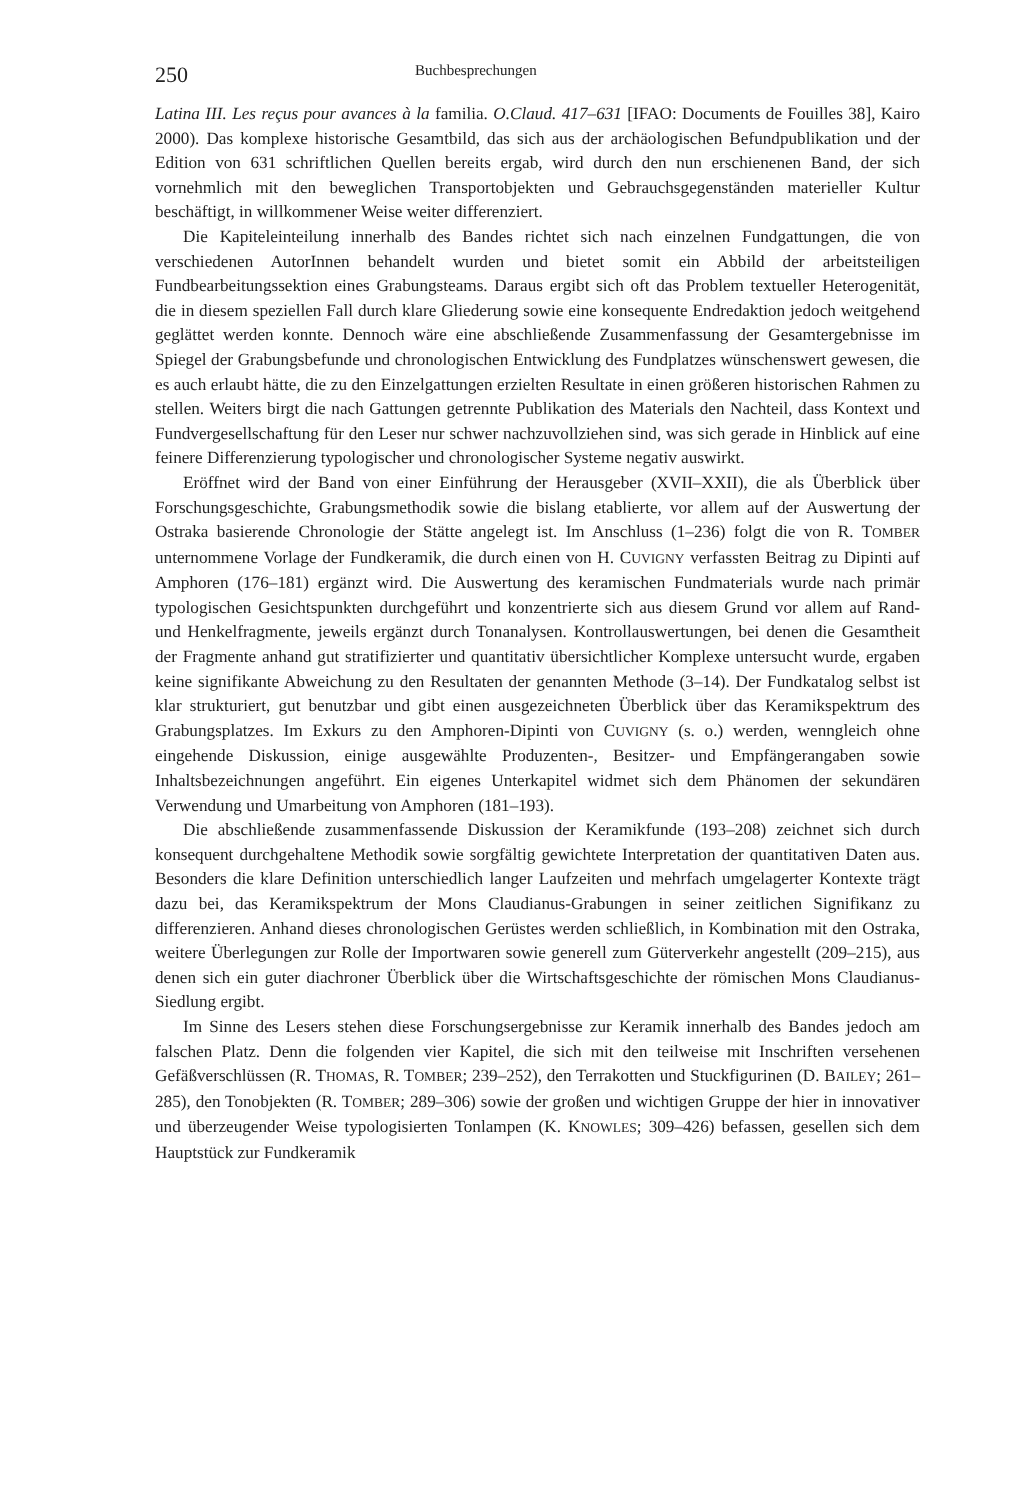250 Buchbesprechungen
Latina III. Les reçus pour avances à la familia. O.Claud. 417–631 [IFAO: Documents de Fouilles 38], Kairo 2000). Das komplexe historische Gesamtbild, das sich aus der archäologischen Befundpublikation und der Edition von 631 schriftlichen Quellen bereits ergab, wird durch den nun erschienenen Band, der sich vornehmlich mit den beweglichen Transportobjekten und Gebrauchsgegenständen materieller Kultur beschäftigt, in willkommener Weise weiter differenziert.
Die Kapiteleinteilung innerhalb des Bandes richtet sich nach einzelnen Fundgattungen, die von verschiedenen AutorInnen behandelt wurden und bietet somit ein Abbild der arbeitsteiligen Fundbearbeitungssektion eines Grabungsteams. Daraus ergibt sich oft das Problem textueller Heterogenität, die in diesem speziellen Fall durch klare Gliederung sowie eine konsequente Endredaktion jedoch weitgehend geglättet werden konnte. Dennoch wäre eine abschließende Zusammenfassung der Gesamtergebnisse im Spiegel der Grabungsbefunde und chronologischen Entwicklung des Fundplatzes wünschenswert gewesen, die es auch erlaubt hätte, die zu den Einzelgattungen erzielten Resultate in einen größeren historischen Rahmen zu stellen. Weiters birgt die nach Gattungen getrennte Publikation des Materials den Nachteil, dass Kontext und Fundvergesellschaftung für den Leser nur schwer nachzuvollziehen sind, was sich gerade in Hinblick auf eine feinere Differenzierung typologischer und chronologischer Systeme negativ auswirkt.
Eröffnet wird der Band von einer Einführung der Herausgeber (XVII–XXII), die als Überblick über Forschungsgeschichte, Grabungsmethodik sowie die bislang etablierte, vor allem auf der Auswertung der Ostraka basierende Chronologie der Stätte angelegt ist. Im Anschluss (1–236) folgt die von R. TOMBER unternommene Vorlage der Fundkeramik, die durch einen von H. CUVIGNY verfassten Beitrag zu Dipinti auf Amphoren (176–181) ergänzt wird. Die Auswertung des keramischen Fundmaterials wurde nach primär typologischen Gesichtspunkten durchgeführt und konzentrierte sich aus diesem Grund vor allem auf Rand- und Henkelfragmente, jeweils ergänzt durch Tonanalysen. Kontrollauswertungen, bei denen die Gesamtheit der Fragmente anhand gut stratifizierter und quantitativ übersichtlicher Komplexe untersucht wurde, ergaben keine signifikante Abweichung zu den Resultaten der genannten Methode (3–14). Der Fundkatalog selbst ist klar strukturiert, gut benutzbar und gibt einen ausgezeichneten Überblick über das Keramikspektrum des Grabungsplatzes. Im Exkurs zu den Amphoren-Dipinti von CUVIGNY (s. o.) werden, wenngleich ohne eingehende Diskussion, einige ausgewählte Produzenten-, Besitzer- und Empfängerangaben sowie Inhaltsbezeichnungen angeführt. Ein eigenes Unterkapitel widmet sich dem Phänomen der sekundären Verwendung und Umarbeitung von Amphoren (181–193).
Die abschließende zusammenfassende Diskussion der Keramikfunde (193–208) zeichnet sich durch konsequent durchgehaltene Methodik sowie sorgfältig gewichtete Interpretation der quantitativen Daten aus. Besonders die klare Definition unterschiedlich langer Laufzeiten und mehrfach umgelagerter Kontexte trägt dazu bei, das Keramikspektrum der Mons Claudianus-Grabungen in seiner zeitlichen Signifikanz zu differenzieren. Anhand dieses chronologischen Gerüstes werden schließlich, in Kombination mit den Ostraka, weitere Überlegungen zur Rolle der Importwaren sowie generell zum Güterverkehr angestellt (209–215), aus denen sich ein guter diachroner Überblick über die Wirtschaftsgeschichte der römischen Mons Claudianus-Siedlung ergibt.
Im Sinne des Lesers stehen diese Forschungsergebnisse zur Keramik innerhalb des Bandes jedoch am falschen Platz. Denn die folgenden vier Kapitel, die sich mit den teilweise mit Inschriften versehenen Gefäßverschlüssen (R. THOMAS, R. TOMBER; 239–252), den Terrakotten und Stuckfigurinen (D. BAILEY; 261–285), den Tonobjekten (R. TOMBER; 289–306) sowie der großen und wichtigen Gruppe der hier in innovativer und überzeugender Weise typologisierten Tonlampen (K. KNOWLES; 309–426) befassen, gesellen sich dem Hauptstück zur Fundkeramik